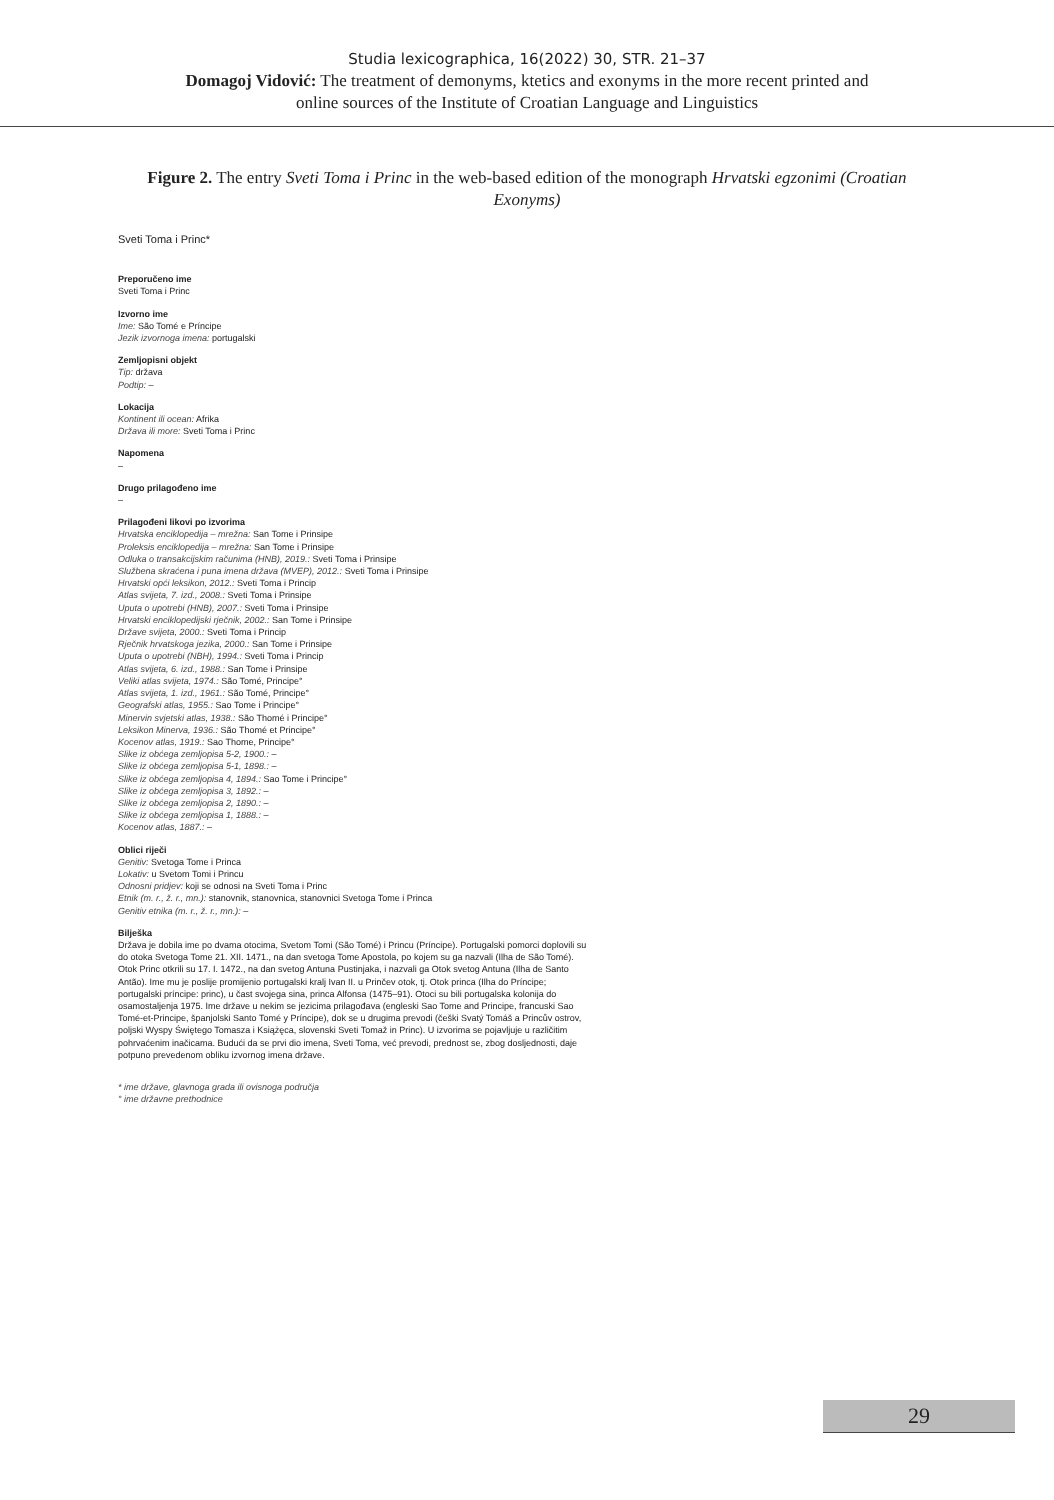Studia lexicographica, 16(2022) 30, STR. 21–37
Domagoj Vidović: The treatment of demonyms, ktetics and exonyms in the more recent printed and
online sources of the Institute of Croatian Language and Linguistics
Figure 2. The entry Sveti Toma i Princ in the web-based edition of the monograph Hrvatski egzonimi (Croatian Exonyms)
Sveti Toma i Princ*
Preporučeno ime
Sveti Toma i Princ
Izvorno ime
Ime: São Tomé e Príncipe
Jezik izvornoga imena: portugalski
Zemljopisni objekt
Tip: država
Podtip: –
Lokacija
Kontinent ili ocean: Afrika
Država ili more: Sveti Toma i Princ
Napomena
–
Drugo prilagođeno ime
–
Prilagođeni likovi po izvorima
Hrvatska enciklopedija – mrežna: San Tome i Prinsipe
Proleksis enciklopedija – mrežna: San Tome i Prinsipe
Odluka o transakcijskim računima (HNB), 2019.: Sveti Toma i Prinsipe
Službena skraćena i puna imena država (MVEP), 2012.: Sveti Toma i Prinsipe
Hrvatski opći leksikon, 2012.: Sveti Toma i Princip
Atlas svijeta, 7. izd., 2008.: Sveti Toma i Prinsipe
Uputa o upotrebi (HNB), 2007.: Sveti Toma i Prinsipe
Hrvatski enciklopedijski rječnik, 2002.: San Tome i Prinsipe
Države svijeta, 2000.: Sveti Toma i Princip
Rječnik hrvatskoga jezika, 2000.: San Tome i Prinsipe
Uputa o upotrebi (NBH), 1994.: Sveti Toma i Princip
Atlas svijeta, 6. izd., 1988.: San Tome i Prinsipe
Veliki atlas svijeta, 1974.: São Tomé, Principe°
Atlas svijeta, 1. izd., 1961.: São Tomé, Principe°
Geografski atlas, 1955.: Sao Tome i Principe°
Minervin svjetski atlas, 1938.: São Thomé i Principe°
Leksikon Minerva, 1936.: São Thomé et Principe°
Kocenov atlas, 1919.: Sao Thome, Principe°
Slike iz obćega zemljopisa 5-2, 1900.: –
Slike iz obćega zemljopisa 5-1, 1898.: –
Slike iz obćega zemljopisa 4, 1894.: Sao Tome i Principe°
Slike iz obćega zemljopisa 3, 1892.: –
Slike iz obćega zemljopisa 2, 1890.: –
Slike iz obćega zemljopisa 1, 1888.: –
Kocenov atlas, 1887.: –
Oblici riječi
Genitiv: Svetoga Tome i Princa
Lokativ: u Svetom Tomi i Princu
Odnosni pridjev: koji se odnosi na Sveti Toma i Princ
Etnik (m. r., ž. r., mn.): stanovnik, stanovnica, stanovnici Svetoga Tome i Princa
Genitiv etnika (m. r., ž. r., mn.): –
Bilješka
Država je dobila ime po dvama otocima, Svetom Tomi (São Tomé) i Princu (Príncipe). Portugalski pomorci doplovili su do otoka Svetoga Tome 21. XII. 1471., na dan svetoga Tome Apostola, po kojem su ga nazvali (Ilha de São Tomé). Otok Princ otkrili su 17. I. 1472., na dan svetog Antuna Pustinjaka, i nazvali ga Otok svetog Antuna (Ilha de Santo Antão). Ime mu je poslije promijenio portugalski kralj Ivan II. u Prinčev otok, tj. Otok princa (Ilha do Príncipe; portugalski príncipe: princ), u čast svojega sina, princa Alfonsa (1475–91). Otoci su bili portugalska kolonija do osamostaljenja 1975. Ime države u nekim se jezicima prilagođava (engleski Sao Tome and Principe, francuski Sao Tomé-et-Principe, španjolski Santo Tomé y Príncipe), dok se u drugima prevodi (češki Svatý Tomáš a Princův ostrov, poljski Wyspy Świętego Tomasza i Książęca, slovenski Sveti Tomaž in Princ). U izvorima se pojavljuje u različitim pohrvaćenim inačicama. Budući da se prvi dio imena, Sveti Toma, već prevodi, prednost se, zbog dosljednosti, daje potpuno prevedenom obliku izvornog imena države.
* ime države, glavnoga grada ili ovisnoga područja
° ime državne prethodnice
29